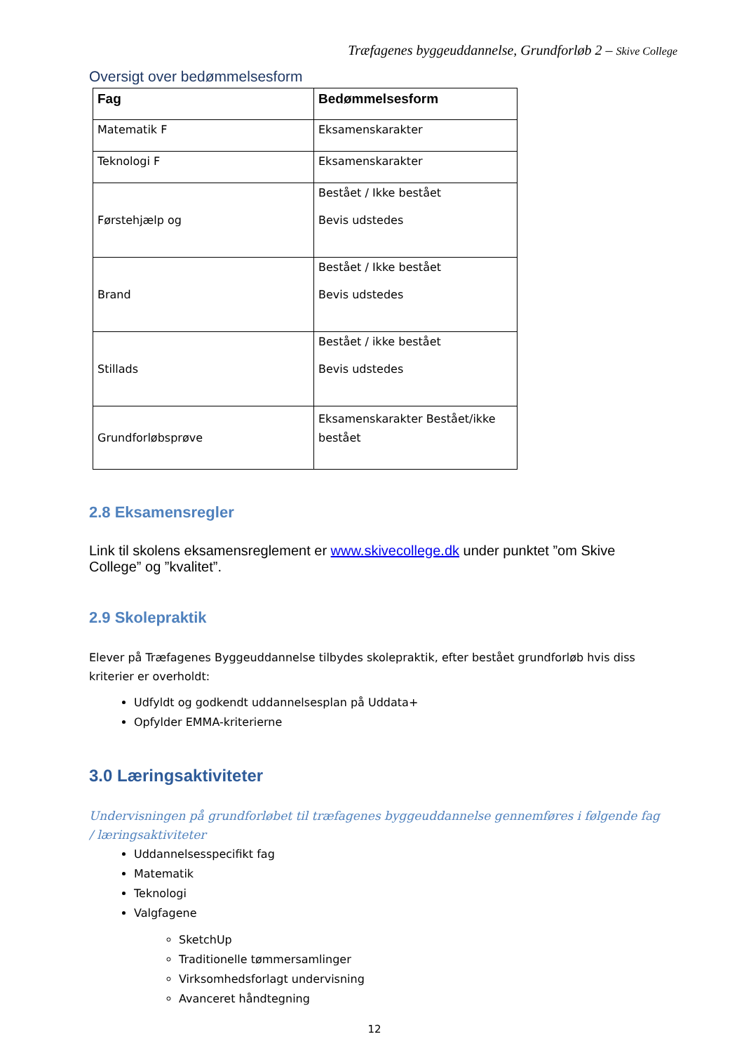Træfagenes byggeuddannelse, Grundforløb 2 – Skive College
Oversigt over bedømmelsesform
| Fag | Bedømmelsesform |
| --- | --- |
| Matematik F | Eksamenskarakter |
| Teknologi F | Eksamenskarakter |
| Førstehjælp og | Bestået / Ikke bestået Bevis udstedes |
| Brand | Bestået / Ikke bestået Bevis udstedes |
| Stillads | Bestået / ikke bestået Bevis udstedes |
| Grundforløbsprøve | Eksamenskarakter Bestået/ikke bestået |
2.8 Eksamensregler
Link til skolens eksamensreglement er www.skivecollege.dk under punktet ”om Skive College” og ”kvalitet”.
2.9 Skolepraktik
Elever på Træfagenes Byggeuddannelse tilbydes skolepraktik, efter bestået grundforløb hvis diss kriterier er overholdt:
Udfyldt og godkendt uddannelsesplan på Uddata+
Opfylder EMMA-kriterierne
3.0 Læringsaktiviteter
Undervisningen på grundforløbet til træfagenes byggeuddannelse gennemføres i følgende fag / læringsaktiviteter
Uddannelsesspecifikt fag
Matematik
Teknologi
Valgfagene
SketchUp
Traditionelle tømmersamlinger
Virksomhedsforlagt undervisning
Avanceret håndtegning
12